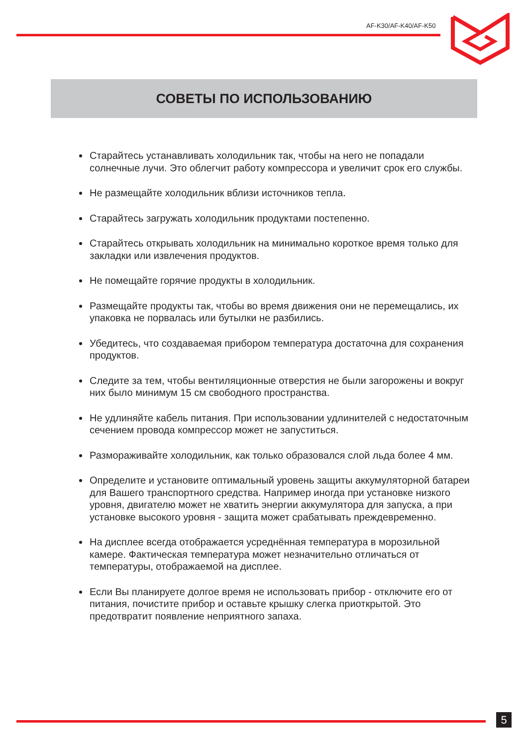AF-K30/AF-K40/AF-K50
СОВЕТЫ ПО ИСПОЛЬЗОВАНИЮ
Старайтесь устанавливать холодильник так, чтобы на него не попадали солнечные лучи. Это облегчит работу компрессора и увеличит срок его службы.
Не размещайте холодильник вблизи источников тепла.
Старайтесь загружать холодильник продуктами постепенно.
Старайтесь открывать холодильник на минимально короткое время только для закладки или извлечения продуктов.
Не помещайте горячие продукты в холодильник.
Размещайте продукты так, чтобы во время движения они не перемещались, их упаковка не порвалась или бутылки не разбились.
Убедитесь, что создаваемая прибором температура достаточна для сохранения продуктов.
Следите за тем, чтобы вентиляционные отверстия не были загорожены и вокруг них было минимум 15 см свободного пространства.
Не удлиняйте кабель питания. При использовании удлинителей с недостаточным сечением провода компрессор может не запуститься.
Размораживайте холодильник, как только образовался слой льда более 4 мм.
Определите и установите оптимальный уровень защиты аккумуляторной батареи для Вашего транспортного средства. Например иногда при установке низкого уровня, двигателю может не хватить энергии аккумулятора для запуска, а при установке высокого уровня - защита может срабатывать преждевременно.
На дисплее всегда отображается усреднённая температура в морозильной камере. Фактическая температура может незначительно отличаться от температуры, отображаемой на дисплее.
Если Вы планируете долгое время не использовать прибор - отключите его от питания, почистите прибор и оставьте крышку слегка приоткрытой. Это предотвратит появление неприятного запаха.
5